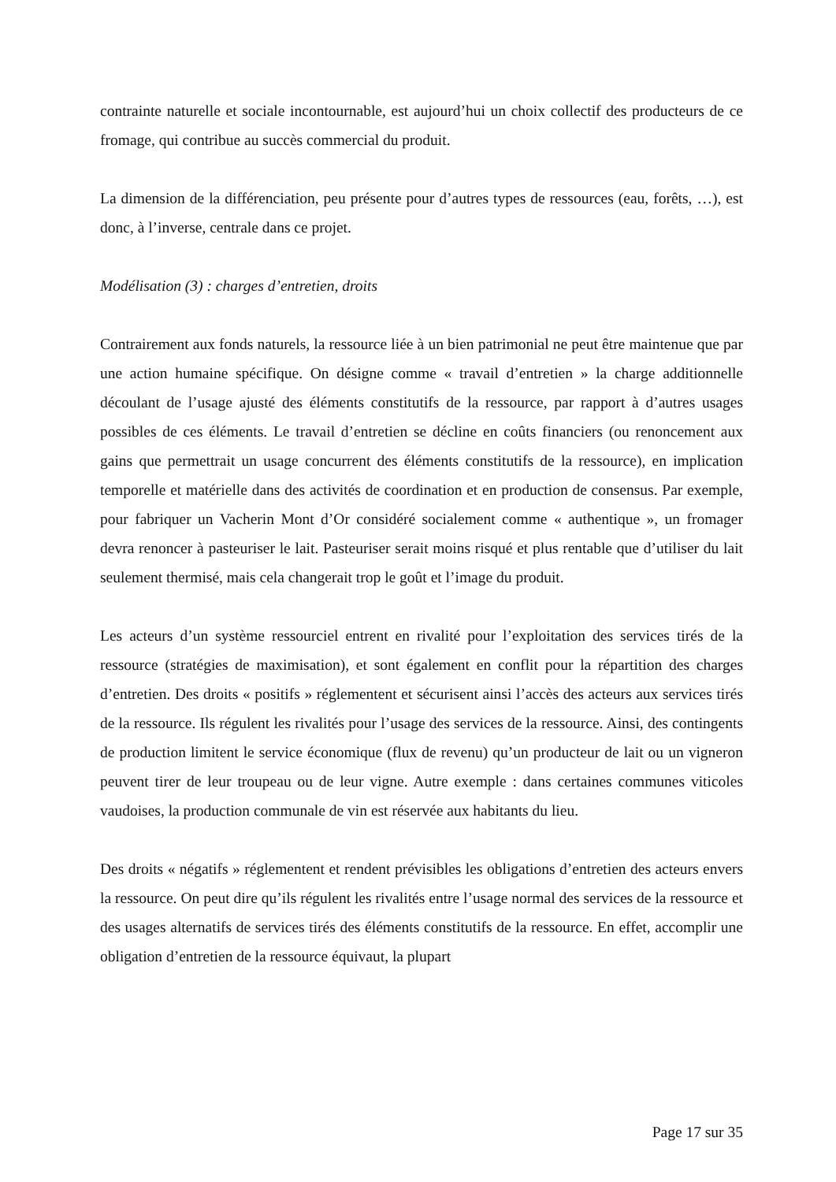contrainte naturelle et sociale incontournable, est aujourd’hui un choix collectif des producteurs de ce fromage, qui contribue au succès commercial du produit.
La dimension de la différenciation, peu présente pour d’autres types de ressources (eau, forêts, …), est donc, à l’inverse, centrale dans ce projet.
Modélisation (3) : charges d’entretien, droits
Contrairement aux fonds naturels, la ressource liée à un bien patrimonial ne peut être maintenue que par une action humaine spécifique. On désigne comme « travail d’entretien » la charge additionnelle découlant de l’usage ajusté des éléments constitutifs de la ressource, par rapport à d’autres usages possibles de ces éléments. Le travail d’entretien se décline en coûts financiers (ou renoncement aux gains que permettrait un usage concurrent des éléments constitutifs de la ressource), en implication temporelle et matérielle dans des activités de coordination et en production de consensus. Par exemple, pour fabriquer un Vacherin Mont d’Or considéré socialement comme « authentique », un fromager devra renoncer à pasteuriser le lait. Pasteuriser serait moins risqué et plus rentable que d’utiliser du lait seulement thermisé, mais cela changerait trop le goût et l’image du produit.
Les acteurs d’un système ressourciel entrent en rivalité pour l’exploitation des services tirés de la ressource (stratégies de maximisation), et sont également en conflit pour la répartition des charges d’entretien. Des droits « positifs » réglementent et sécurisent ainsi l’accès des acteurs aux services tirés de la ressource. Ils régulent les rivalités pour l’usage des services de la ressource. Ainsi, des contingents de production limitent le service économique (flux de revenu) qu’un producteur de lait ou un vigneron peuvent tirer de leur troupeau ou de leur vigne. Autre exemple : dans certaines communes viticoles vaudoises, la production communale de vin est réservée aux habitants du lieu.
Des droits « négatifs » réglementent et rendent prévisibles les obligations d’entretien des acteurs envers la ressource. On peut dire qu’ils régulent les rivalités entre l’usage normal des services de la ressource et des usages alternatifs de services tirés des éléments constitutifs de la ressource. En effet, accomplir une obligation d’entretien de la ressource équivaut, la plupart
Page 17 sur 35